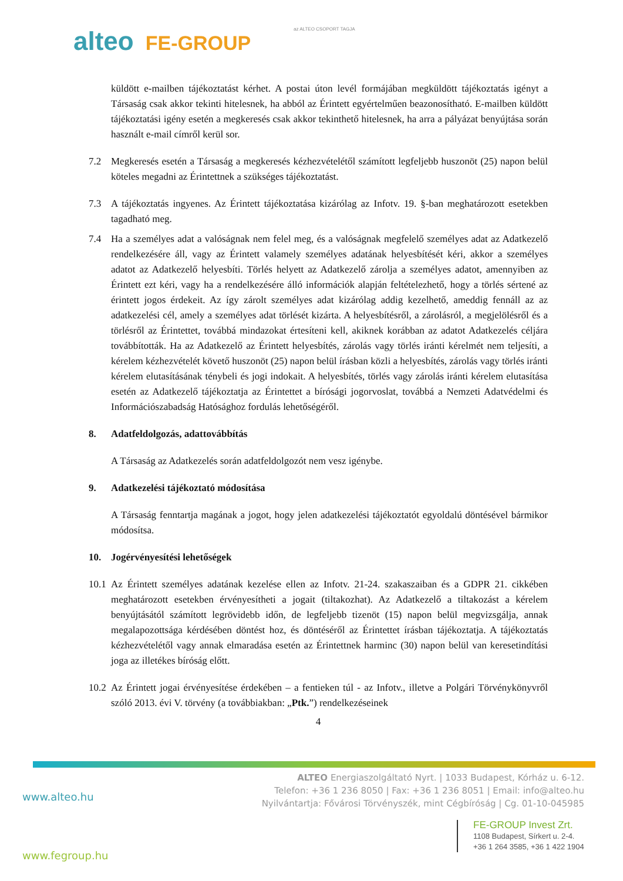az ALTEO CSOPORT TAGJA alteo FE-GROUP
küldött e-mailben tájékoztatást kérhet. A postai úton levél formájában megküldött tájékoztatás igényt a Társaság csak akkor tekinti hitelesnek, ha abból az Érintett egyértelműen beazonosítható. E-mailben küldött tájékoztatási igény esetén a megkeresés csak akkor tekinthető hitelesnek, ha arra a pályázat benyújtása során használt e-mail címről kerül sor.
7.2 Megkeresés esetén a Társaság a megkeresés kézhezvételétől számított legfeljebb huszonöt (25) napon belül köteles megadni az Érintettnek a szükséges tájékoztatást.
7.3 A tájékoztatás ingyenes. Az Érintett tájékoztatása kizárólag az Infotv. 19. §-ban meghatározott esetekben tagadható meg.
7.4 Ha a személyes adat a valóságnak nem felel meg, és a valóságnak megfelelő személyes adat az Adatkezelő rendelkezésére áll, vagy az Érintett valamely személyes adatának helyesbítését kéri, akkor a személyes adatot az Adatkezelő helyesbíti. Törlés helyett az Adatkezelő zárolja a személyes adatot, amennyiben az Érintett ezt kéri, vagy ha a rendelkezésére álló információk alapján feltételezhető, hogy a törlés sértené az érintett jogos érdekeit. Az így zárolt személyes adat kizárólag addig kezelhető, ameddig fennáll az az adatkezelési cél, amely a személyes adat törlését kizárta. A helyesbítésről, a zárolásról, a megjelölésről és a törlésről az Érintettet, továbbá mindazokat értesíteni kell, akiknek korábban az adatot Adatkezelés céljára továbbították. Ha az Adatkezelő az Érintett helyesbítés, zárolás vagy törlés iránti kérelmét nem teljesíti, a kérelem kézhezvételét követő huszonöt (25) napon belül írásban közli a helyesbítés, zárolás vagy törlés iránti kérelem elutasításának ténybeli és jogi indokait. A helyesbítés, törlés vagy zárolás iránti kérelem elutasítása esetén az Adatkezelő tájékoztatja az Érintettet a bírósági jogorvoslat, továbbá a Nemzeti Adatvédelmi és Információszabadság Hatósághoz fordulás lehetőségéről.
8. Adatfeldolgozás, adattovábbítás
A Társaság az Adatkezelés során adatfeldolgozót nem vesz igénybe.
9. Adatkezelési tájékoztató módosítása
A Társaság fenntartja magának a jogot, hogy jelen adatkezelési tájékoztatót egyoldalú döntésével bármikor módosítsa.
10. Jogérvényesítési lehetőségek
10.1
Az Érintett személyes adatának kezelése ellen az Infotv. 21-24. szakaszaiban és a GDPR 21. cikkében meghatározott esetekben érvényesítheti a jogait (tiltakozhat). Az Adatkezelő a tiltakozást a kérelem benyújtásától számított legrövidebb időn, de legfeljebb tizenöt (15) napon belül megvizsgálja, annak megalapozottsága kérdésében döntést hoz, és döntéséről az Érintettet írásban tájékoztatja. A tájékoztatás kézhezvételétől vagy annak elmaradása esetén az Érintettnek harminc (30) napon belül van keresetindítási joga az illetékes bíróság előtt.
10.2
Az Érintett jogai érvényesítése érdekében – a fentieken túl - az Infotv., illetve a Polgári Törvénykönyvről szóló 2013. évi V. törvény (a továbbiakban: „Ptk.”) rendelkezéseinek
4
ALTEO Energiaszolgáltató Nyrt. | 1033 Budapest, Kórház u. 6-12.
Telefon: +36 1 236 8050 | Fax: +36 1 236 8051 | Email: info@alteo.hu
Nyilvántartja: Fővárosi Törvényszék, mint Cégbíróság | Cg. 01-10-045985
www.alteo.hu
FE-GROUP Invest Zrt.
1108 Budapest, Sírkert u. 2-4.
+36 1 264 3585, +36 1 422 1904
www.fegroup.hu